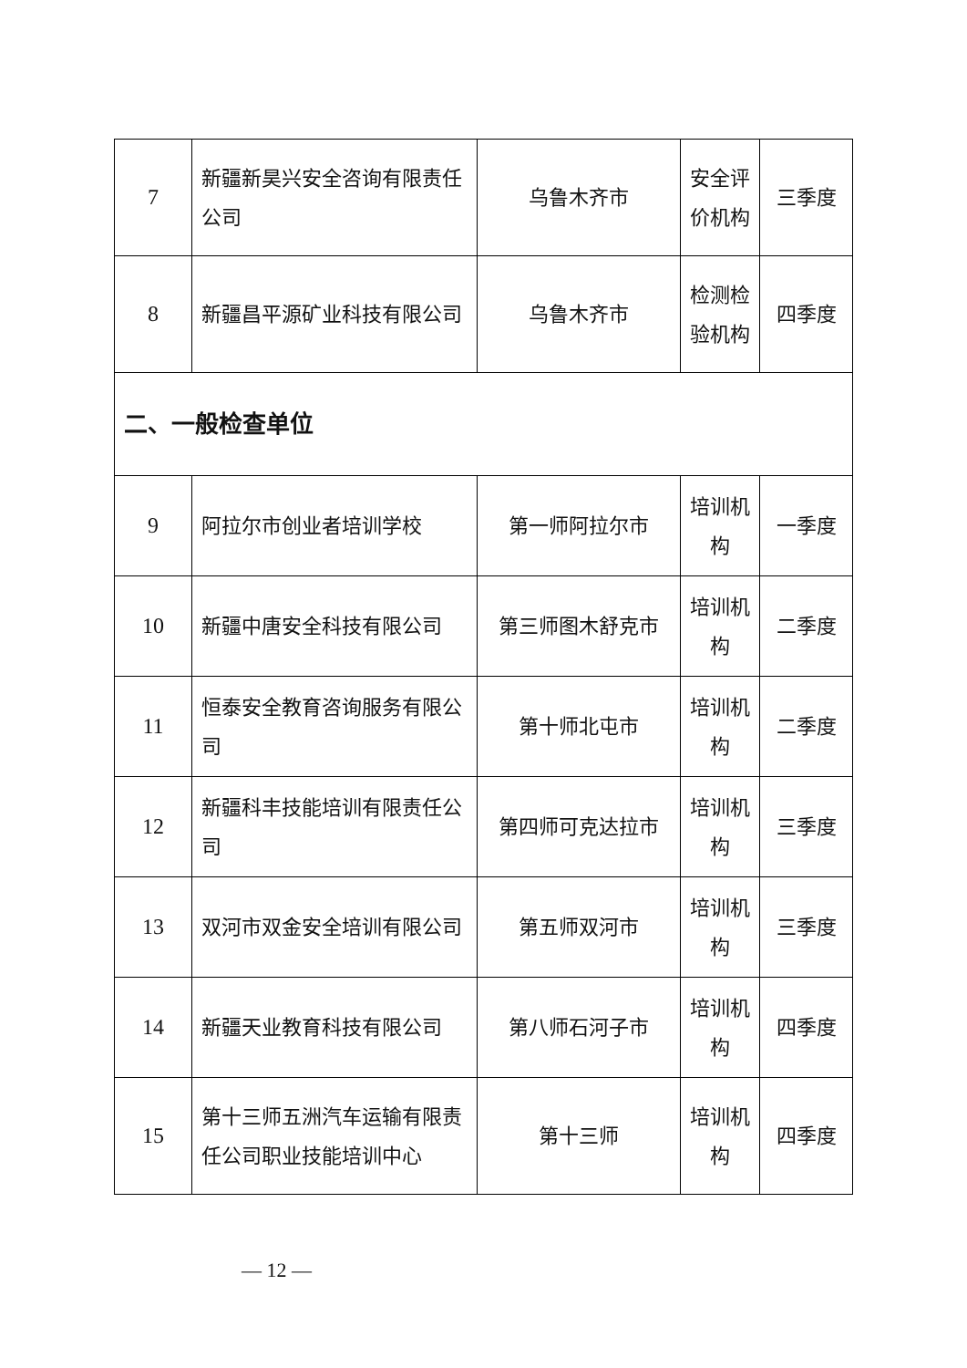| 7 | 新疆新昊兴安全咨询有限责任公司 | 乌鲁木齐市 | 安全评价机构 | 三季度 |
| 8 | 新疆昌平源矿业科技有限公司 | 乌鲁木齐市 | 检测检验机构 | 四季度 |
| 二、一般检查单位 | | | | |
| 9 | 阿拉尔市创业者培训学校 | 第一师阿拉尔市 | 培训机构 | 一季度 |
| 10 | 新疆中唐安全科技有限公司 | 第三师图木舒克市 | 培训机构 | 二季度 |
| 11 | 恒泰安全教育咨询服务有限公司 | 第十师北屯市 | 培训机构 | 二季度 |
| 12 | 新疆科丰技能培训有限责任公司 | 第四师可克达拉市 | 培训机构 | 三季度 |
| 13 | 双河市双金安全培训有限公司 | 第五师双河市 | 培训机构 | 三季度 |
| 14 | 新疆天业教育科技有限公司 | 第八师石河子市 | 培训机构 | 四季度 |
| 15 | 第十三师五洲汽车运输有限责任公司职业技能培训中心 | 第十三师 | 培训机构 | 四季度 |
— 12 —